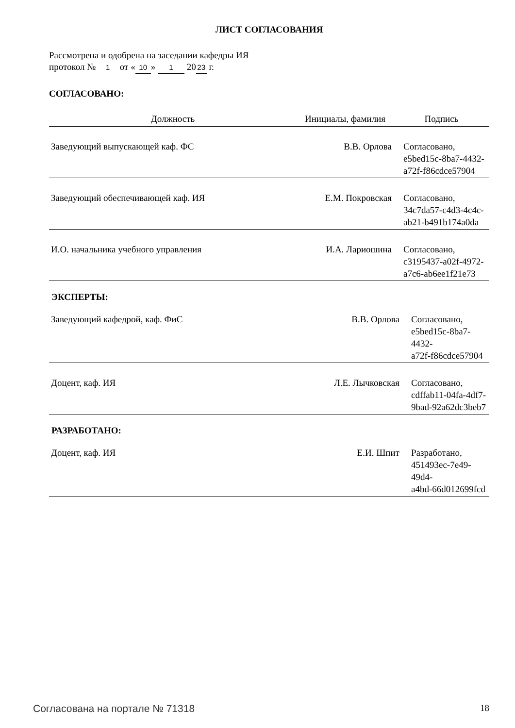ЛИСТ СОГЛАСОВАНИЯ
Рассмотрена и одобрена на заседании кафедры ИЯ
протокол № 1 от « 10 » 1 20 23 г.
СОГЛАСОВАНО:
| Должность | Инициалы, фамилия | Подпись |
| --- | --- | --- |
| Заведующий выпускающей каф. ФС | В.В. Орлова | Согласовано, e5bed15c-8ba7-4432- a72f-f86cdce57904 |
| Заведующий обеспечивающей каф. ИЯ | Е.М. Покровская | Согласовано, 34c7da57-c4d3-4c4c- ab21-b491b174a0da |
| И.О. начальника учебного управления | И.А. Лариошина | Согласовано, c3195437-a02f-4972- a7c6-ab6ee1f21e73 |
ЭКСПЕРТЫ:
| Заведующий кафедрой, каф. ФиС | В.В. Орлова | Согласовано, e5bed15c-8ba7-4432- a72f-f86cdce57904 |
| Доцент, каф. ИЯ | Л.Е. Лычковская | Согласовано, cdffab11-04fa-4df7- 9bad-92a62dc3beb7 |
РАЗРАБОТАНО:
| Доцент, каф. ИЯ | Е.И. Шпит | Разработано, 451493ec-7e49-49d4- a4bd-66d012699fcd |
Согласована на портале № 71318 18